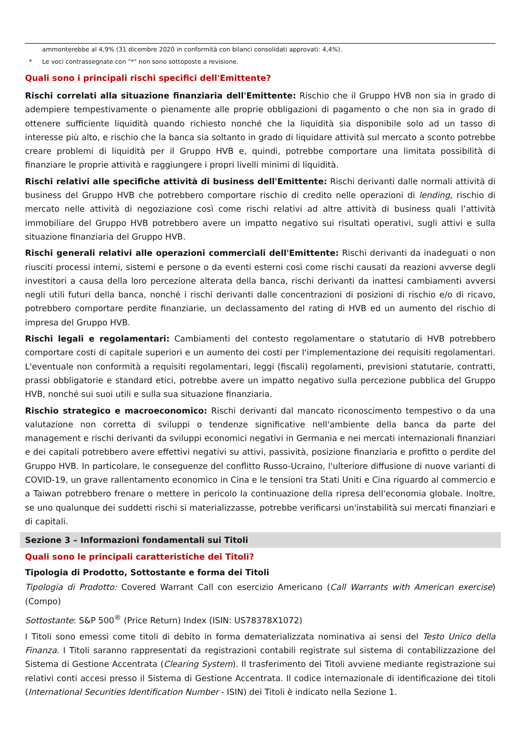ammonterebbe al 4,9% (31 dicembre 2020 in conformità con bilanci consolidati approvati: 4,4%).
* Le voci contrassegnate con "*" non sono sottoposte a revisione.
Quali sono i principali rischi specifici dell'Emittente?
Rischi correlati alla situazione finanziaria dell'Emittente: Rischio che il Gruppo HVB non sia in grado di adempiere tempestivamente o pienamente alle proprie obbligazioni di pagamento o che non sia in grado di ottenere sufficiente liquidità quando richiesto nonché che la liquidità sia disponibile solo ad un tasso di interesse più alto, e rischio che la banca sia soltanto in grado di liquidare attività sul mercato a sconto potrebbe creare problemi di liquidità per il Gruppo HVB e, quindi, potrebbe comportare una limitata possibilità di finanziare le proprie attività e raggiungere i propri livelli minimi di liquidità.
Rischi relativi alle specifiche attività di business dell'Emittente: Rischi derivanti dalle normali attività di business del Gruppo HVB che potrebbero comportare rischio di credito nelle operazioni di lending, rischio di mercato nelle attività di negoziazione così come rischi relativi ad altre attività di business quali l’attività immobiliare del Gruppo HVB potrebbero avere un impatto negativo sui risultati operativi, sugli attivi e sulla situazione finanziaria del Gruppo HVB.
Rischi generali relativi alle operazioni commerciali dell'Emittente: Rischi derivanti da inadeguati o non riusciti processi interni, sistemi e persone o da eventi esterni così come rischi causati da reazioni avverse degli investitori a causa della loro percezione alterata della banca, rischi derivanti da inattesi cambiamenti avversi negli utili futuri della banca, nonché i rischi derivanti dalle concentrazioni di posizioni di rischio e/o di ricavo, potrebbero comportare perdite finanziarie, un declassamento del rating di HVB ed un aumento del rischio di impresa del Gruppo HVB.
Rischi legali e regolamentari: Cambiamenti del contesto regolamentare o statutario di HVB potrebbero comportare costi di capitale superiori e un aumento dei costi per l'implementazione dei requisiti regolamentari. L'eventuale non conformità a requisiti regolamentari, leggi (fiscali) regolamenti, previsioni statutarie, contratti, prassi obbligatorie e standard etici, potrebbe avere un impatto negativo sulla percezione pubblica del Gruppo HVB, nonché sui suoi utili e sulla sua situazione finanziaria.
Rischio strategico e macroeconomico: Rischi derivanti dal mancato riconoscimento tempestivo o da una valutazione non corretta di sviluppi o tendenze significative nell'ambiente della banca da parte del management e rischi derivanti da sviluppi economici negativi in Germania e nei mercati internazionali finanziari e dei capitali potrebbero avere effettivi negativi su attivi, passività, posizione finanziaria e profitto o perdite del Gruppo HVB. In particolare, le conseguenze del conflitto Russo-Ucraino, l'ulteriore diffusione di nuove varianti di COVID-19, un grave rallentamento economico in Cina e le tensioni tra Stati Uniti e Cina riguardo al commercio e a Taiwan potrebbero frenare o mettere in pericolo la continuazione della ripresa dell'economia globale. Inoltre, se uno qualunque dei suddetti rischi si materializzasse, potrebbe verificarsi un'instabilità sui mercati finanziari e di capitali.
Sezione 3 – Informazioni fondamentali sui Titoli
Quali sono le principali caratteristiche dei Titoli?
Tipologia di Prodotto, Sottostante e forma dei Titoli
Tipologia di Prodotto: Covered Warrant Call con esercizio Americano (Call Warrants with American exercise) (Compo)
Sottostante: S&P 500<sup>®</sup> (Price Return) Index (ISIN: US78378X1072)
I Titoli sono emessi come titoli di debito in forma dematerializzata nominativa ai sensi del Testo Unico della Finanza. I Titoli saranno rappresentati da registrazioni contabili registrate sul sistema di contabilizzazione del Sistema di Gestione Accentrata (Clearing System). Il trasferimento dei Titoli avviene mediante registrazione sui relativi conti accesi presso il Sistema di Gestione Accentrata. Il codice internazionale di identificazione dei titoli (International Securities Identification Number - ISIN) dei Titoli è indicato nella Sezione 1.